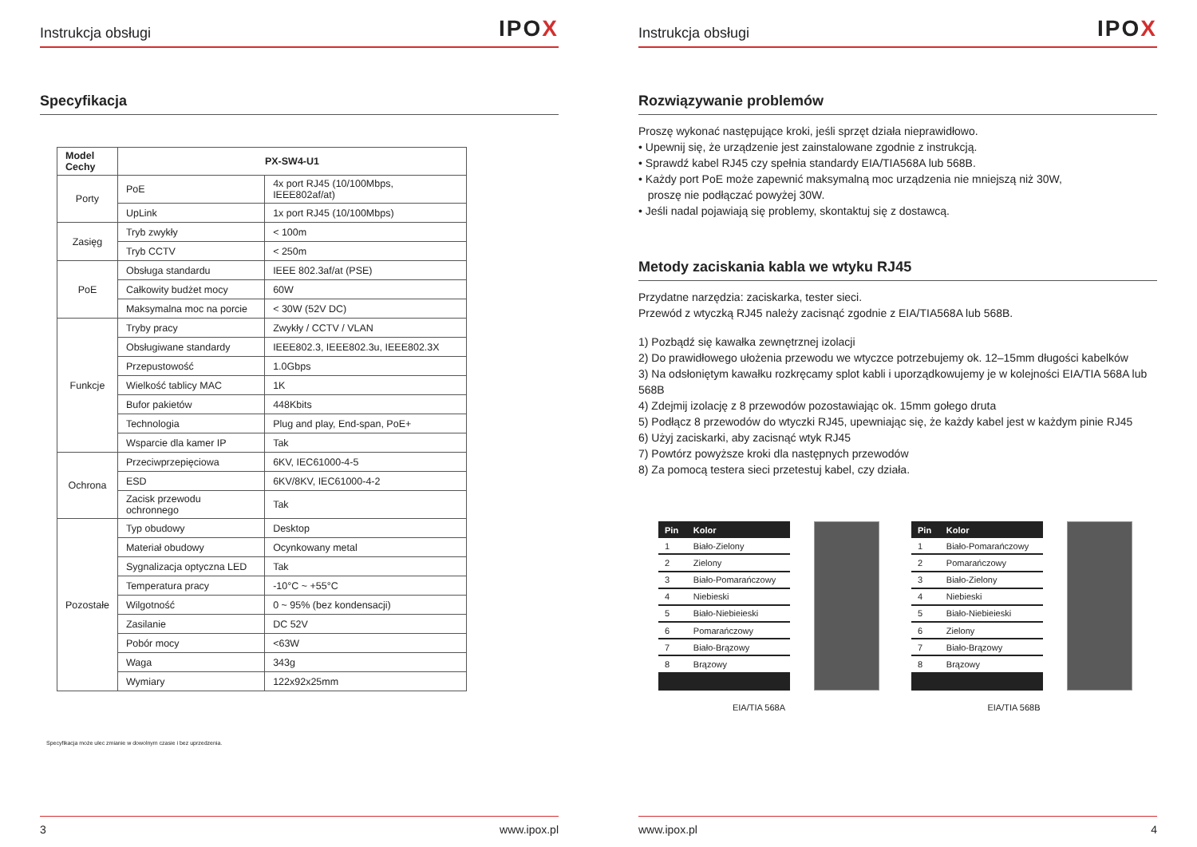Instrukcja obsługi IPOX
Specyfikacja
| Model Cechy | PX-SW4-U1 | |
| --- | --- | --- |
| Porty | PoE | 4x port RJ45 (10/100Mbps, IEEE802af/at) |
| | UpLink | 1x port RJ45 (10/100Mbps) |
| Zasięg | Tryb zwykły | < 100m |
| | Tryb CCTV | < 250m |
| PoE | Obsługa standardu | IEEE 802.3af/at (PSE) |
| | Całkowity budżet mocy | 60W |
| | Maksymalna moc na porcie | < 30W (52V DC) |
| Funkcje | Tryby pracy | Zwykły / CCTV / VLAN |
| | Obsługiwane standardy | IEEE802.3, IEEE802.3u, IEEE802.3X |
| | Przepustowość | 1.0Gbps |
| | Wielkość tablicy MAC | 1K |
| | Bufor pakietów | 448Kbits |
| | Technologia | Plug and play, End-span, PoE+ |
| | Wsparcie dla kamer IP | Tak |
| Ochrona | Przeciwprzepięciowa | 6KV, IEC61000-4-5 |
| | ESD | 6KV/8KV, IEC61000-4-2 |
| | Zacisk przewodu ochronnego | Tak |
| Pozostałe | Typ obudowy | Desktop |
| | Materiał obudowy | Ocynkowany metal |
| | Sygnalizacja optyczna LED | Tak |
| | Temperatura pracy | -10°C ~ +55°C |
| | Wilgotność | 0 ~ 95% (bez kondensacji) |
| | Zasilanie | DC 52V |
| | Pobór mocy | <63W |
| | Waga | 343g |
| | Wymiary | 122x92x25mm |
Specyfikacja może ulec zmianie w dowolnym czasie i bez uprzedzenia.
3 www.ipox.pl
Instrukcja obsługi IPOX
Rozwiązywanie problemów
Proszę wykonać następujące kroki, jeśli sprzęt działa nieprawidłowo.
• Upewnij się, że urządzenie jest zainstalowane zgodnie z instrukcją.
• Sprawdź kabel RJ45 czy spełnia standardy EIA/TIA568A lub 568B.
• Każdy port PoE może zapewnić maksymalną moc urządzenia nie mniejszą niż 30W,
proszę nie podłączać powyżej 30W.
• Jeśli nadal pojawiają się problemy, skontaktuj się z dostawcą.
Metody zaciskania kabla we wtyku RJ45
Przydatne narzędzia: zaciskarka, tester sieci.
Przewód z wtyczką RJ45 należy zacisnąć zgodnie z EIA/TIA568A lub 568B.
1) Pozbądź się kawałka zewnętrznej izolacji
2) Do prawidłowego ułożenia przewodu we wtyczce potrzebujemy ok. 12–15mm długości kabelków
3) Na odsłoniętym kawałku rozkręcamy splot kabli i uporządkowujemy je w kolejności EIA/TIA 568A lub 568B
4) Zdejmij izolację z 8 przewodów pozostawiając ok. 15mm gołego druta
5) Podłącz 8 przewodów do wtyczki RJ45, upewniając się, że każdy kabel jest w każdym pinie RJ45
6) Użyj zaciskarki, aby zacisnąć wtyk RJ45
7) Powtórz powyższe kroki dla następnych przewodów
8) Za pomocą testera sieci przetestuj kabel, czy działa.
| Pin | Kolor |
| --- | --- |
| 1 | Biało-Zielony |
| 2 | Zielony |
| 3 | Biało-Pomarańczowy |
| 4 | Niebieski |
| 5 | Biało-Niebieieski |
| 6 | Pomarańczowy |
| 7 | Biało-Brązowy |
| 8 | Brązowy |
EIA/TIA 568A
| Pin | Kolor |
| --- | --- |
| 1 | Biało-Pomarańczowy |
| 2 | Pomarańczowy |
| 3 | Biało-Zielony |
| 4 | Niebieski |
| 5 | Biało-Niebieieski |
| 6 | Zielony |
| 7 | Biało-Brązowy |
| 8 | Brązowy |
EIA/TIA 568B
www.ipox.pl 4